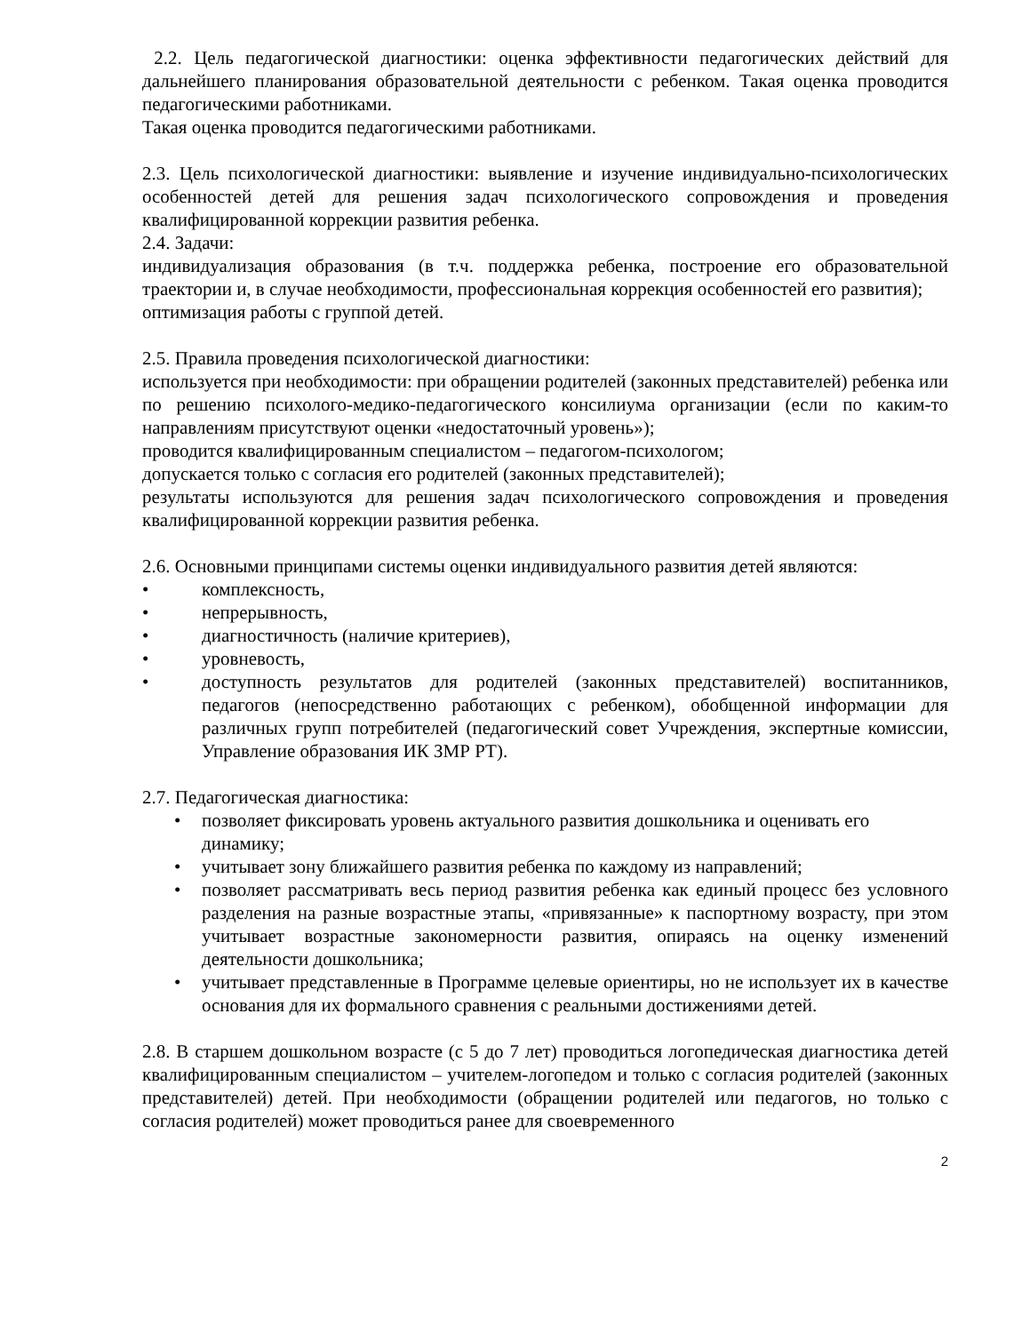2.2. Цель педагогической диагностики: оценка эффективности педагогических действий для дальнейшего планирования образовательной деятельности с ребенком. Такая оценка проводится педагогическими работниками.
Такая оценка проводится педагогическими работниками.
2.3. Цель психологической диагностики: выявление и изучение индивидуально-психологических особенностей детей для решения задач психологического сопровождения и проведения квалифицированной коррекции развития ребенка.
2.4. Задачи:
индивидуализация образования (в т.ч. поддержка ребенка, построение его образовательной траектории и, в случае необходимости, профессиональная коррекция особенностей его развития);
оптимизация работы с группой детей.
2.5. Правила проведения психологической диагностики:
используется при необходимости: при обращении родителей (законных представителей) ребенка или по решению психолого-медико-педагогического консилиума организации (если по каким-то направлениям присутствуют оценки «недостаточный уровень»);
проводится квалифицированным специалистом – педагогом-психологом;
допускается только с согласия его родителей (законных представителей);
результаты используются для решения задач психологического сопровождения и проведения квалифицированной коррекции развития ребенка.
2.6. Основными принципами системы оценки индивидуального развития детей являются:
• комплексность,
• непрерывность,
• диагностичность (наличие критериев),
• уровневость,
• доступность результатов для родителей (законных представителей) воспитанников, педагогов (непосредственно работающих с ребенком), обобщенной информации для различных групп потребителей (педагогический совет Учреждения, экспертные комиссии, Управление образования ИК ЗМР РТ).
2.7. Педагогическая диагностика:
• позволяет фиксировать уровень актуального развития дошкольника и оценивать его динамику;
• учитывает зону ближайшего развития ребенка по каждому из направлений;
• позволяет рассматривать весь период развития ребенка как единый процесс без условного разделения на разные возрастные этапы, «привязанные» к паспортному возрасту, при этом учитывает возрастные закономерности развития, опираясь на оценку изменений деятельности дошкольника;
• учитывает представленные в Программе целевые ориентиры, но не использует их в качестве основания для их формального сравнения с реальными достижениями детей.
2.8. В старшем дошкольном возрасте (с 5 до 7 лет) проводиться логопедическая диагностика детей квалифицированным специалистом – учителем-логопедом и только с согласия родителей (законных представителей) детей. При необходимости (обращении родителей или педагогов, но только с согласия родителей) может проводиться ранее для своевременного
2